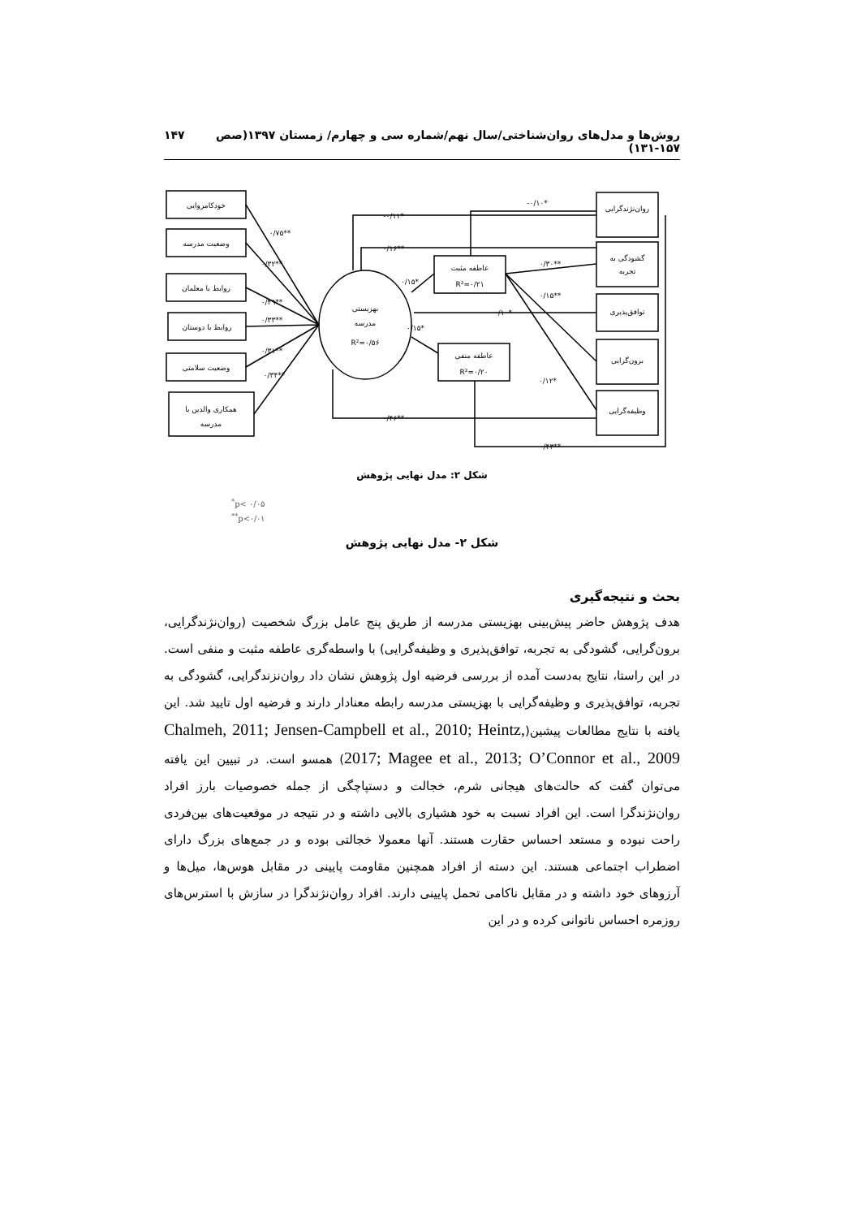روش‌ها و مدل‌های روان‌شناختی/سال نهم/شماره سی و چهارم/ زمستان ۱۳۹۷(صص ۱۵۷-۱۳۱) ۱۴۷
خودکامروایی
وضعیت مدرسه
روابط با معلمان
روابط با دوستان
وضعیت سلامتی
همکاری والدین با
مدرسه
بهزیستی
مدرسه
R²=۰/۵۶
عاطفه مثبت
R²=۰/۲۱
عاطفه منفی
R²=۰/۲۰
روان‌نژندگرایی
گشودگی به
تجربه
توافق‌پذیری
برون‌گرایی
وظیفه‌گرایی
۰/۷۵**
۰/۳۲**
۰/۴۹**
۰/۳۳**
۰/۳۱**
۰/۳۴**
-۰/۱۰*
-۰/۱۱*
۰/۱۶**
۰/۱۵*
۰/۱۵*
۰/۱۰*
۰/۳۰**
۰/۱۵**
۰/۱۲*
۰/۴۶**
۰/۴۳**
شکل ۲: مدل نهایی پژوهش
<sup>*</sup> p< ۰/۰۵
<sup>**</sup> p<۰/۰۱
شکل ۲- مدل نهایی پژوهش
بحث و نتیجه‌گیری
هدف پژوهش حاضر پیش‌بینی بهزیستی مدرسه از طریق پنج عامل بزرگ شخصیت (روان‌نژندگرایی، برون‌گرایی، گشودگی به تجربه، توافق‌پذیری و وظیفه‌گرایی) با واسطه‌گری عاطفه مثبت و منفی است. در این راستا، نتایج به‌دست آمده از بررسی فرضیه اول پژوهش نشان داد روان‌نزندگرایی، گشودگی به تجربه، توافق‌پذیری و وظیفه‌گرایی با بهزیستی مدرسه رابطه معنادار دارند و فرضیه اول تایید شد. این یافته با نتایج مطالعات پیشین(Chalmeh, 2011; Jensen-Campbell et al., 2010; Heintz, 2017; Magee et al., 2013; O’Connor et al., 2009) همسو است. در تبیین این یافته می‌توان گفت که حالت‌های هیجانی شرم، خجالت و دستپاچگی از جمله خصوصیات بارز افراد روان‌نژندگرا است. این افراد نسبت به خود هشیاری بالایی داشته و در نتیجه در موقعیت‌های بین‌فردی راحت نبوده و مستعد احساس حقارت هستند. آنها معمولا خجالتی بوده و در جمع‌های بزرگ دارای اضطراب اجتماعی هستند. این دسته از افراد همچنین مقاومت پایینی در مقابل هوس‌ها، میل‌ها و آرزوهای خود داشته و در مقابل ناکامی تحمل پایینی دارند. افراد روان‌نژندگرا در سازش با استرس‌های روزمره احساس ناتوانی کرده و در این